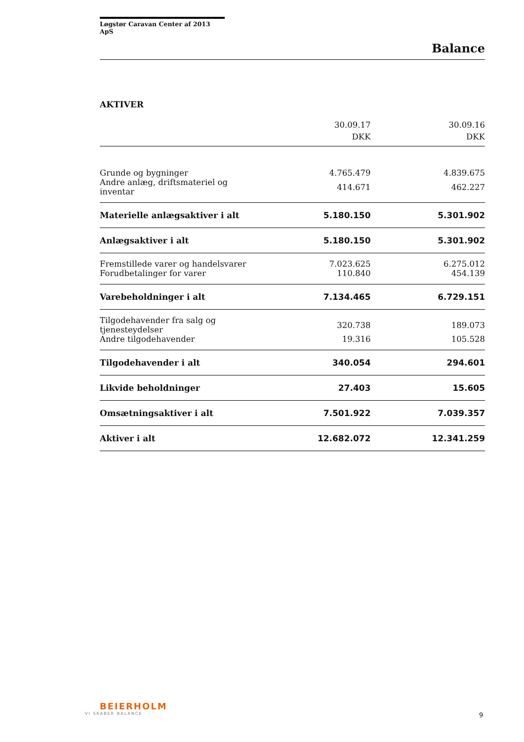Løgstør Caravan Center af 2013 ApS
Balance
AKTIVER
| | 30.09.17 DKK | 30.09.16 DKK |
| --- | --- | --- |
| Grunde og bygninger | 4.765.479 | 4.839.675 |
| Andre anlæg, driftsmateriel og inventar | 414.671 | 462.227 |
| Materielle anlægsaktiver i alt | 5.180.150 | 5.301.902 |
| Anlægsaktiver i alt | 5.180.150 | 5.301.902 |
| Fremstillede varer og handelsvarer | 7.023.625 | 6.275.012 |
| Forudbetalinger for varer | 110.840 | 454.139 |
| Varebeholdninger i alt | 7.134.465 | 6.729.151 |
| Tilgodehavender fra salg og tjenesteydelser | 320.738 | 189.073 |
| Andre tilgodehavender | 19.316 | 105.528 |
| Tilgodehavender i alt | 340.054 | 294.601 |
| Likvide beholdninger | 27.403 | 15.605 |
| Omsætningsaktiver i alt | 7.501.922 | 7.039.357 |
| Aktiver i alt | 12.682.072 | 12.341.259 |
BEIERHOLM
VI SKABER BALANCE
9